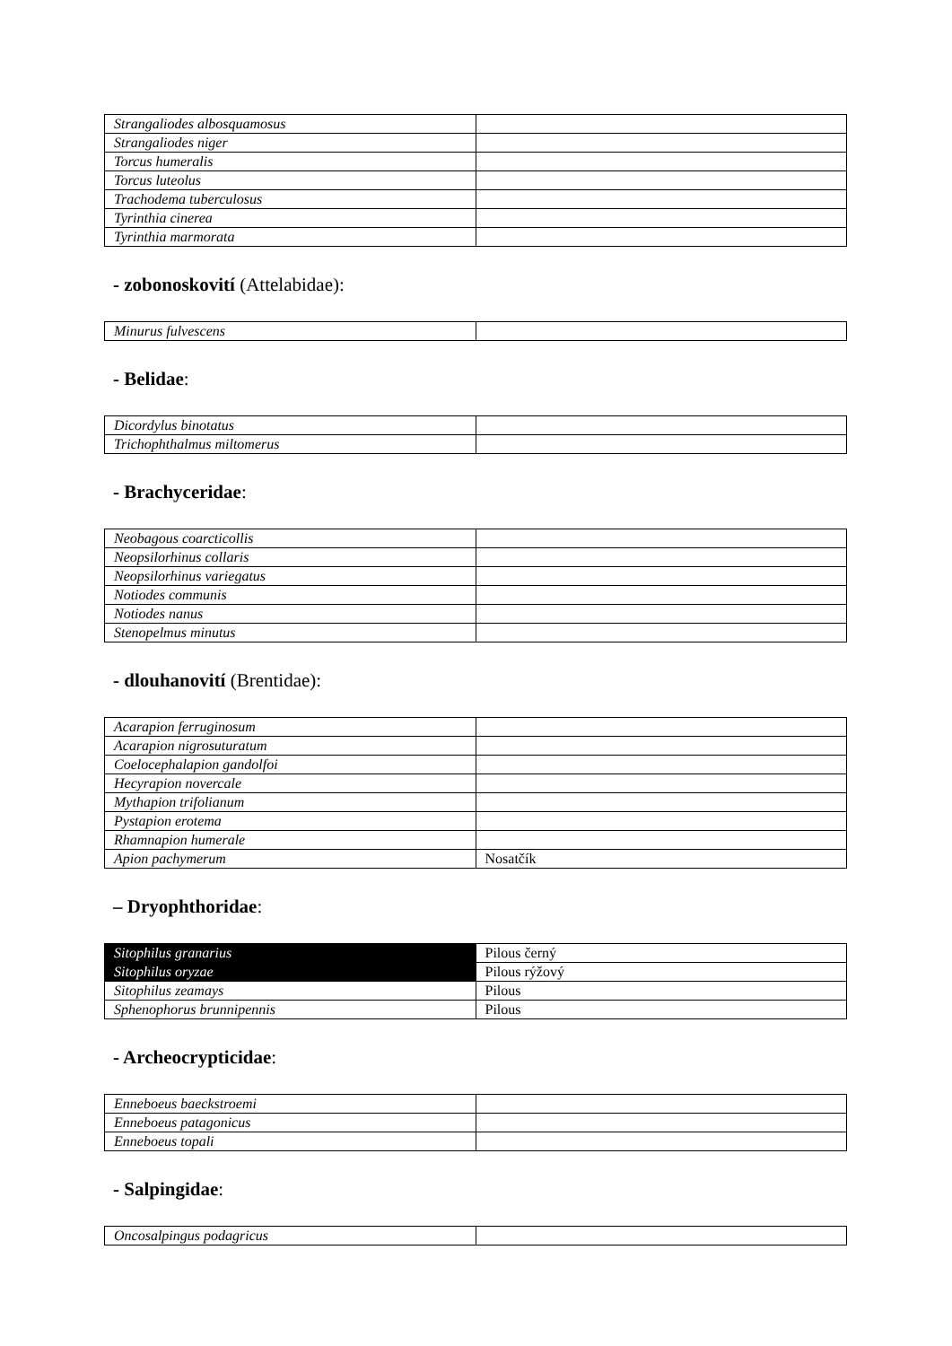| Strangaliodes albosquamosus | |
| Strangaliodes niger | |
| Torcus humeralis | |
| Torcus luteolus | |
| Trachodema tuberculosus | |
| Tyrinthia cinerea | |
| Tyrinthia marmorata | |
- zobonoskovití (Attelabidae):
| Minurus fulvescens | |
- Belidae:
| Dicordylus binotatus | |
| Trichophthalmus miltomerus | |
- Brachyceridae:
| Neobagous coarcticollis | |
| Neopsilorhinus collaris | |
| Neopsilorhinus variegatus | |
| Notiodes communis | |
| Notiodes nanus | |
| Stenopelmus minutus | |
- dlouhanovití (Brentidae):
| Acarapion ferruginosum | |
| Acarapion nigrosuturatum | |
| Coelocephalapion gandolfoi | |
| Hecyrapion novercale | |
| Mythapion trifolianum | |
| Pystapion erotema | |
| Rhamnapion humerale | |
| Apion pachymerum | Nosatčík |
– Dryophthoridae:
| Sitophilus granarius | Pilous černý |
| Sitophilus oryzae | Pilous rýžový |
| Sitophilus zeamays | Pilous |
| Sphenophorus brunnipennis | Pilous |
- Archeocrypticidae:
| Enneboeus baeckstroemi | |
| Enneboeus patagonicus | |
| Enneboeus topali | |
- Salpingidae:
| Oncosalpingus podagricus | |